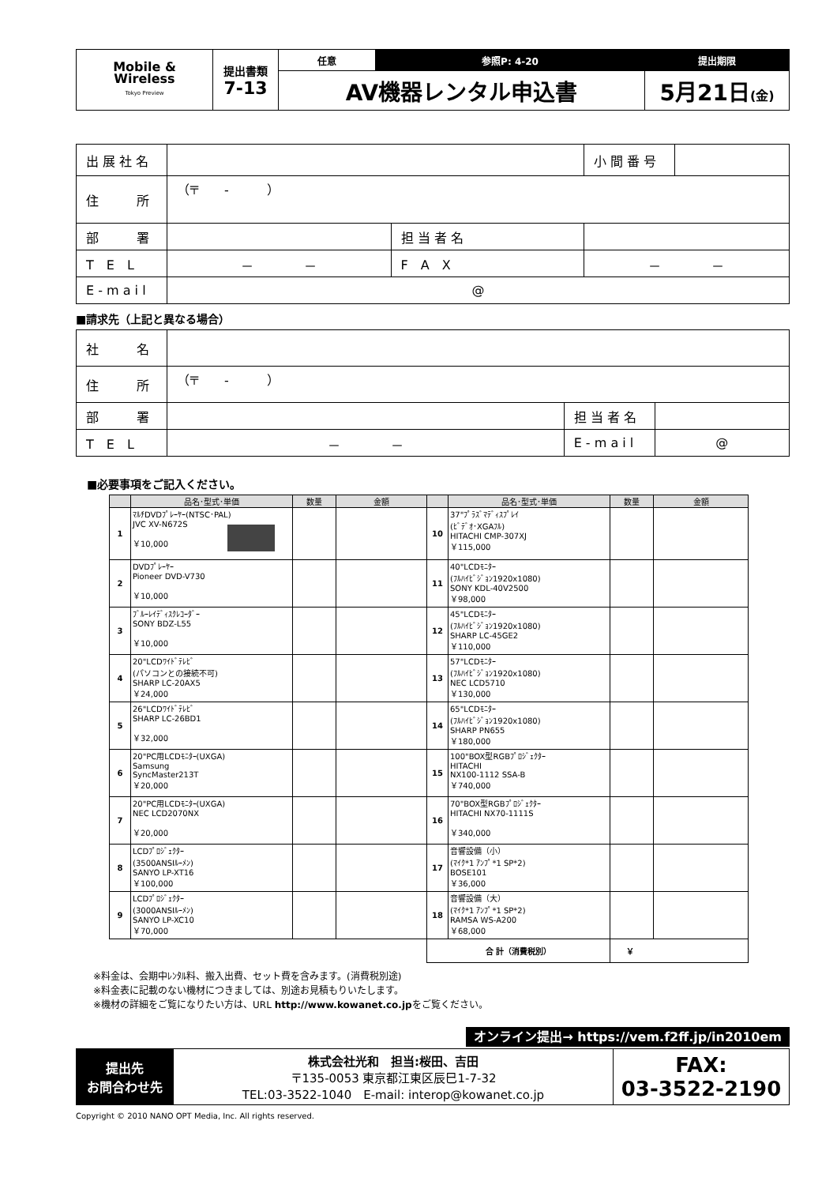| Mobile & Wireless Tokyo Preview | 提出書類 7-13 | 任意 | 参照P: 4-20 | 提出期限 |
| | | AV機器レンタル申込書 | | 5月21日 (金) |
| 出 展 社 名 | | | | 小 間 番 号 | |
| 住 所 | （〒 - ） | | | | |
| 部 署 | | 担 当 者 名 | | | |
| T E L | － － | F A X | － － | | |
| E - m a i l | @ | | | | |
■請求先（上記と異なる場合）
| 社 名 | | | |
| 住 所 | （〒 - ） | | |
| 部 署 | | 担 当 者 名 | |
| T E L | － － | E - m a i l | @ |
■必要事項をご記入ください。
| | 品名･型式･単価 | 数量 | 金額 | | 品名･型式･単価 | 数量 | 金額 |
| --- | --- | --- | --- | --- | --- | --- | --- |
| 1 | ﾏﾙﾁDVDﾌﾟﾚｰﾔｰ(NTSC･PAL) JVC XV-N672S ￥10,000 | | | 10 | 37"ﾌﾟﾗｽﾞﾏﾃﾞｨｽﾌﾟﾚｲ (ﾋﾞﾃﾞｵ･XGAﾌﾙ) HITACHI CMP-307XJ ￥115,000 | | |
| 2 | DVDﾌﾟﾚｰﾔｰ Pioneer DVD-V730 ￥10,000 | | | 11 | 40"LCDﾓﾆﾀｰ (ﾌﾙﾊｲﾋﾞｼﾞｮﾝ1920x1080) SONY KDL-40V2500 ￥98,000 | | |
| 3 | ﾌﾞﾙｰﾚｲﾃﾞｨｽｸﾚｺｰﾀﾞｰ SONY BDZ-L55 ￥10,000 | | | 12 | 45"LCDﾓﾆﾀｰ (ﾌﾙﾊｲﾋﾞｼﾞｮﾝ1920x1080) SHARP LC-45GE2 ￥110,000 | | |
| 4 | 20"LCDﾜｲﾄﾞﾃﾚﾋﾞ (パソコンとの接続不可) SHARP LC-20AX5 ￥24,000 | | | 13 | 57"LCDﾓﾆﾀｰ (ﾌﾙﾊｲﾋﾞｼﾞｮﾝ1920x1080) NEC LCD5710 ￥130,000 | | |
| 5 | 26"LCDﾜｲﾄﾞﾃﾚﾋﾞ SHARP LC-26BD1 ￥32,000 | | | 14 | 65"LCDﾓﾆﾀｰ (ﾌﾙﾊｲﾋﾞｼﾞｮﾝ1920x1080) SHARP PN655 ￥180,000 | | |
| 6 | 20"PC用LCDﾓﾆﾀｰ(UXGA) Samsung SyncMaster213T ￥20,000 | | | 15 | 100"BOX型RGBﾌﾟﾛｼﾞｪｸﾀｰ HITACHI NX100-1112 SSA-B ￥740,000 | | |
| 7 | 20"PC用LCDﾓﾆﾀｰ(UXGA) NEC LCD2070NX ￥20,000 | | | 16 | 70"BOX型RGBﾌﾟﾛｼﾞｪｸﾀｰ HITACHI NX70-1111S ￥340,000 | | |
| 8 | LCDﾌﾟﾛｼﾞｪｸﾀｰ (3500ANSIﾙｰﾒﾝ) SANYO LP-XT16 ￥100,000 | | | 17 | 音響設備（小） (ﾏｲｸ*1 ｱﾝﾌﾟ*1 SP*2) BOSE101 ￥36,000 | | |
| 9 | LCDﾌﾟﾛｼﾞｪｸﾀｰ (3000ANSIﾙｰﾒﾝ) SANYO LP-XC10 ￥70,000 | | | 18 | 音響設備（大） (ﾏｲｸ*1 ｱﾝﾌﾟ*1 SP*2) RAMSA WS-A200 ￥68,000 | | |
| | | | | 合 計（消費税別） | | ￥ | |
※料金は、会期中ﾚﾝﾀﾙ料、搬入出費、セット費を含みます。(消費税別途)
※料金表に記載のない機材につきましては、別途お見積もりいたします。
※機材の詳細をご覧になりたい方は、URL http://www.kowanet.co.jpをご覧ください。
オンライン提出→ https://vem.f2ff.jp/in2010em
| 提出先 お問合わせ先 | 株式会社光和 担当:桜田、吉田 〒135-0053 東京都江東区辰巳1-7-32 TEL:03-3522-1040 E-mail: interop@kowanet.co.jp | FAX: 03-3522-2190 |
Copyright © 2010 NANO OPT Media, Inc. All rights reserved.